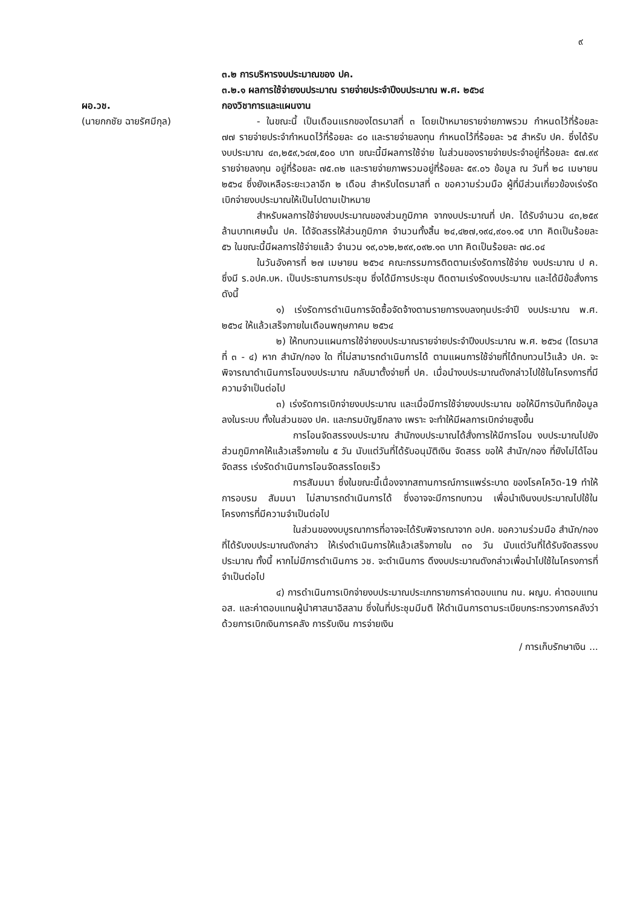๙
ผอ.วช.
(นายกกชัย ฉายรัศมีกุล)
๓.๒ การบริหารงบประมาณของ ปค.
๓.๒.๑ ผลการใช้จ่ายงบประมาณ รายจ่ายประจำปีงบประมาณ พ.ศ. ๒๕๖๔
กองวิชาการและแผนงาน
- ในขณะนี้ เป็นเดือนแรกของไตรมาสที่ ๓ โดยเป้าหมายรายจ่ายภาพรวม กำหนดไว้ที่ร้อยละ ๗๗ รายจ่ายประจำกำหนดไว้ที่ร้อยละ ๘๐ และรายจ่ายลงทุน กำหนดไว้ที่ร้อยละ ๖๕ สำหรับ ปค. ซึ่งได้รับงบประมาณ ๔๓,๒๕๙,๖๔๗,๕๐๐ บาท ขณะนี้มีผลการใช้จ่าย ในส่วนของรายจ่ายประจำอยู่ที่ร้อยละ ๕๗.๙๙ รายจ่ายลงทุน อยู่ที่ร้อยละ ๗๕.๓๒ และรายจ่ายภาพรวมอยู่ที่ร้อยละ ๕๙.๐๖ ข้อมูล ณ วันที่ ๒๘ เมษายน ๒๕๖๔ ซึ่งยังเหลือระยะเวลาอีก ๒ เดือน สำหรับไตรมาสที่ ๓ ขอความร่วมมือ ผู้ที่มีส่วนเกี่ยวข้องเร่งรัดเบิกจ่ายงบประมาณให้เป็นไปตามเป้าหมาย
สำหรับผลการใช้จ่ายงบประมาณของส่วนภูมิภาค จากงบประมาณที่ ปค. ได้รับจำนวน ๔๓,๒๕๙ ล้านบาทเศษนั้น ปค. ได้จัดสรรให้ส่วนภูมิภาค จำนวนทั้งสิ้น ๒๔,๔๒๗,๑๙๔,๙๐๑.๑๕ บาท คิดเป็นร้อยละ ๕๖ ในขณะนี้มีผลการใช้จ่ายแล้ว จำนวน ๑๙,๐๖๒,๒๙๙,๐๙๒.๑๓ บาท คิดเป็นร้อยละ ๗๘.๐๔
ในวันอังคารที่ ๒๗ เมษายน ๒๕๖๔ คณะกรรมการติดตามเร่งรัดการใช้จ่าย งบประมาณ ป ค. ซึ่งมี ร.อปค.บห. เป็นประธานการประชุม ซึ่งได้มีการประชุม ติดตามเร่งรัดงบประมาณ และได้มีข้อสั่งการ ดังนี้
๑) เร่งรัดการดำเนินการจัดซื้อจัดจ้างตามรายการงบลงทุนประจำปี งบประมาณ พ.ศ. ๒๕๖๔ ให้แล้วเสร็จภายในเดือนพฤษภาคม ๒๕๖๔
๒) ให้ทบทวนแผนการใช้จ่ายงบประมาณรายจ่ายประจำปีงบประมาณ พ.ศ. ๒๕๖๔ (ไตรมาสที่ ๓ - ๔) หาก สำนัก/กอง ใด ที่ไม่สามารถดำเนินการได้ ตามแผนการใช้จ่ายที่ได้ทบทวนไว้แล้ว ปค. จะพิจารณาดำเนินการโอนงบประมาณ กลับมาตั้งจ่ายที่ ปค. เมื่อนำงบประมาณดังกล่าวไปใช้ในโครงการที่มีความจำเป็นต่อไป
๓) เร่งรัดการเบิกจ่ายงบประมาณ และเมื่อมีการใช้จ่ายงบประมาณ ขอให้มีการบันทึกข้อมูลลงในระบบ ทั้งในส่วนของ ปค. และกรมบัญชีกลาง เพราะ จะทำให้มีผลการเบิกจ่ายสูงขึ้น
การโอนจัดสรรงบประมาณ สำนักงบประมาณได้สั่งการให้มีการโอน งบประมาณไปยังส่วนภูมิภาคให้แล้วเสร็จภายใน ๕ วัน นับแต่วันที่ได้รับอนุมัติเงิน จัดสรร ขอให้ สำนัก/กอง ที่ยังไม่ได้โอนจัดสรร เร่งรัดดำเนินการโอนจัดสรรโดยเร็ว
การสัมมนา ซึ่งในขณะนี้เนื่องจากสถานการณ์การแพร่ระบาด ของโรคโควิด-19 ทำให้การอบรม สัมมนา ไม่สามารถดำเนินการได้ ซึ่งอาจจะมีการทบทวน เพื่อนำเงินงบประมาณไปใช้ในโครงการที่มีความจำเป็นต่อไป
ในส่วนของงบบูรณาการที่อาจจะได้รับพิจารณาจาก อปค. ขอความร่วมมือ สำนัก/กอง ที่ได้รับงบประมาณดังกล่าว ให้เร่งดำเนินการให้แล้วเสร็จภายใน ๓๐ วัน นับแต่วันที่ได้รับจัดสรรงบประมาณ ทั้งนี้ หากไม่มีการดำเนินการ วช. จะดำเนินการ ดึงงบประมาณดังกล่าวเพื่อนำไปใช้ในโครงการที่จำเป็นต่อไป
๔) การดำเนินการเบิกจ่ายงบประมาณประเภทรายการค่าตอบแทน กน. ผญบ. ค่าตอบแทน อส. และค่าตอบแทนผู้นำศาสนาอิสลาม ซึ่งในที่ประชุมมีมติ ให้ดำเนินการตามระเบียบกระทรวงการคลังว่าด้วยการเบิกเงินการคลัง การรับเงิน การจ่ายเงิน
/ การเก็บรักษาเงิน ...